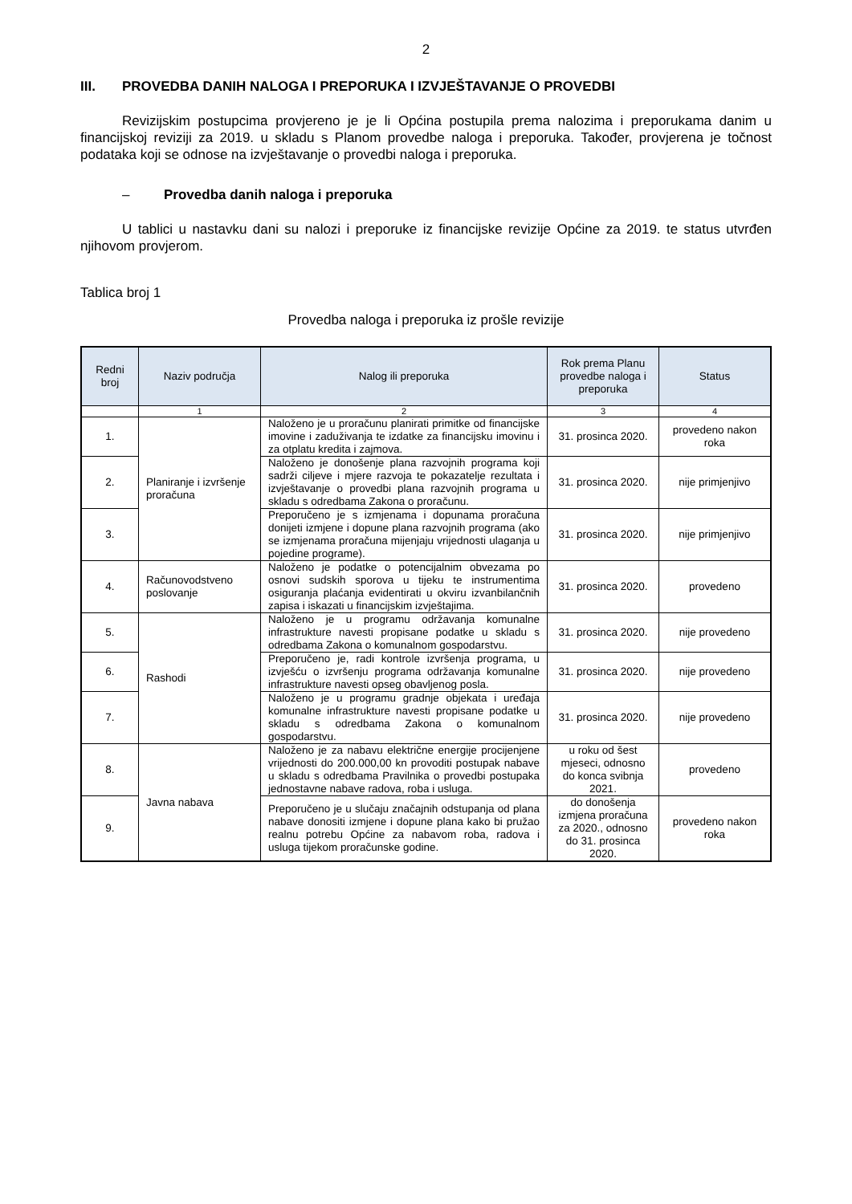2
III. PROVEDBA DANIH NALOGA I PREPORUKA I IZVJEŠTAVANJE O PROVEDBI
Revizijskim postupcima provjereno je je li Općina postupila prema nalozima i preporukama danim u financijskoj reviziji za 2019. u skladu s Planom provedbe naloga i preporuka. Također, provjerena je točnost podataka koji se odnose na izvještavanje o provedbi naloga i preporuka.
– Provedba danih naloga i preporuka
U tablici u nastavku dani su nalozi i preporuke iz financijske revizije Općine za 2019. te status utvrđen njihovom provjerom.
Tablica broj 1
Provedba naloga i preporuka iz prošle revizije
| Redni broj | Naziv područja | Nalog ili preporuka | Rok prema Planu provedbe naloga i preporuka | Status |
| --- | --- | --- | --- | --- |
| | 1 | 2 | 3 | 4 |
| 1. | Planiranje i izvršenje proračuna | Naloženo je u proračunu planirati primitke od financijske imovine i zaduživanja te izdatke za financijsku imovinu i za otplatu kredita i zajmova. | 31. prosinca 2020. | provedeno nakon roka |
| 2. | | Naloženo je donošenje plana razvojnih programa koji sadrži ciljeve i mjere razvoja te pokazatelje rezultata i izvještavanje o provedbi plana razvojnih programa u skladu s odredbama Zakona o proračunu. | 31. prosinca 2020. | nije primjenjivo |
| 3. | | Preporučeno je s izmjenama i dopunama proračuna donijeti izmjene i dopune plana razvojnih programa (ako se izmjenama proračuna mijenjaju vrijednosti ulaganja u pojedine programe). | 31. prosinca 2020. | nije primjenjivo |
| 4. | Računovodstveno poslovanje | Naloženo je podatke o potencijalnim obvezama po osnovi sudskih sporova u tijeku te instrumentima osiguranja plaćanja evidentirati u okviru izvanbilančnih zapisa i iskazati u financijskim izvještajima. | 31. prosinca 2020. | provedeno |
| 5. | Rashodi | Naloženo je u programu održavanja komunalne infrastrukture navesti propisane podatke u skladu s odredbama Zakona o komunalnom gospodarstvu. | 31. prosinca 2020. | nije provedeno |
| 6. | | Preporučeno je, radi kontrole izvršenja programa, u izvješću o izvršenju programa održavanja komunalne infrastrukture navesti opseg obavljenog posla. | 31. prosinca 2020. | nije provedeno |
| 7. | | Naloženo je u programu gradnje objekata i uređaja komunalne infrastrukture navesti propisane podatke u skladu s odredbama Zakona o komunalnom gospodarstvu. | 31. prosinca 2020. | nije provedeno |
| 8. | Javna nabava | Naloženo je za nabavu električne energije procijenjene vrijednosti do 200.000,00 kn provoditi postupak nabave u skladu s odredbama Pravilnika o provedbi postupaka jednostavne nabave radova, roba i usluga. | u roku od šest mjeseci, odnosno do konca svibnja 2021. | provedeno |
| 9. | | Preporučeno je u slučaju značajnih odstupanja od plana nabave donositi izmjene i dopune plana kako bi pružao realnu potrebu Općine za nabavom roba, radova i usluga tijekom proračunske godine. | do donošenja izmjena proračuna za 2020., odnosno do 31. prosinca 2020. | provedeno nakon roka |